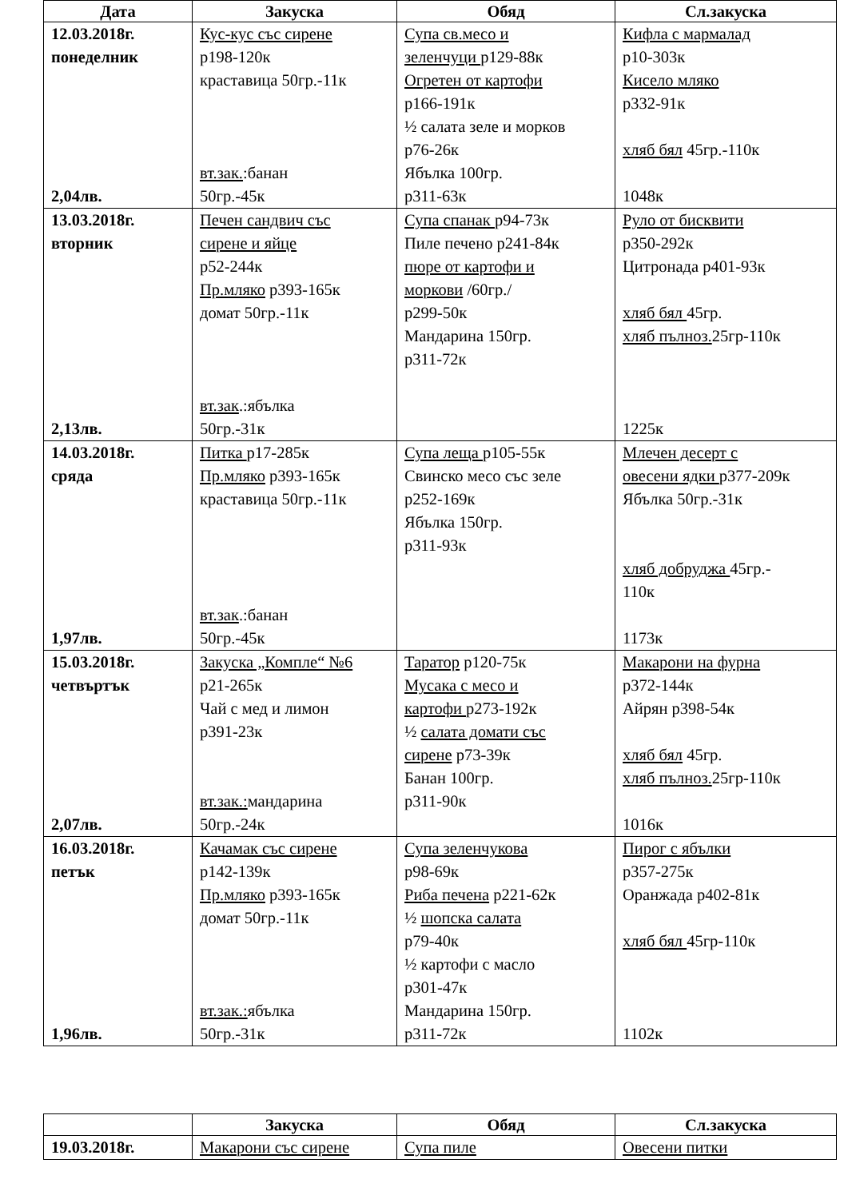| Дата | Закуска | Обяд | Сл.закуска |
| --- | --- | --- | --- |
| 12.03.2018г. понеделник 2,04лв. | Кус-кус със сирене р198-120к краставица 50гр.-11к вт.зак. :банан 50гр.-45к | Супа св.месо и зеленчуци р129-88к Огретен от картофи р166-191к ½ салата зеле и морков р76-26к Ябълка 100гр. р311-63к | Кифла с мармалад р10-303к Кисело мляко р332-91к хляб бял 45гр.-110к 1048к |
| 13.03.2018г. вторник 2,13лв. | Печен сандвич със сирене и яйце р52-244к Пр.мляко р393-165к домат 50гр.-11к вт.зак .:ябълка 50гр.-31к | Супа спанак р94-73к Пиле печено р241-84к пюре от картофи и моркови /60гр./ р299-50к Мандарина 150гр. р311-72к | Руло от бисквити р350-292к Цитронада р401-93к хляб бял 45гр. хляб пълноз. 25гр-110к 1225к |
| 14.03.2018г. сряда 1,97лв. | Питка р17-285к Пр.мляко р393-165к краставица 50гр.-11к вт.зак .:банан 50гр.-45к | Супа леща р105-55к Свинско месо със зеле р252-169к Ябълка 150гр. р311-93к | Млечен десерт с овесени ядки р377-209к Ябълка 50гр.-31к хляб добруджа 45гр.- 110к 1173к |
| 15.03.2018г. четвъртък 2,07лв. | Закуска „Компле“ №6 р21-265к Чай с мед и лимон р391-23к вт.зак.: мандарина 50гр.-24к | Таратор р120-75к Мусака с месо и картофи р273-192к ½ салата домати със сирене р73-39к Банан 100гр. р311-90к | Макарони на фурна р372-144к Айрян р398-54к хляб бял 45гр. хляб пълноз. 25гр-110к 1016к |
| 16.03.2018г. петък 1,96лв. | Качамак със сирене р142-139к Пр.мляко р393-165к домат 50гр.-11к вт.зак.: ябълка 50гр.-31к | Супа зеленчукова р98-69к Риба печена р221-62к ½ шопска салата р79-40к ½ картофи с масло р301-47к Мандарина 150гр. р311-72к | Пирог с ябълки р357-275к Оранжада р402-81к хляб бял 45гр-110к 1102к |
| | Закуска | Обяд | Сл.закуска |
| --- | --- | --- | --- |
| 19.03.2018г. | Макарони със сирене | Супа пиле | Овесени питки |